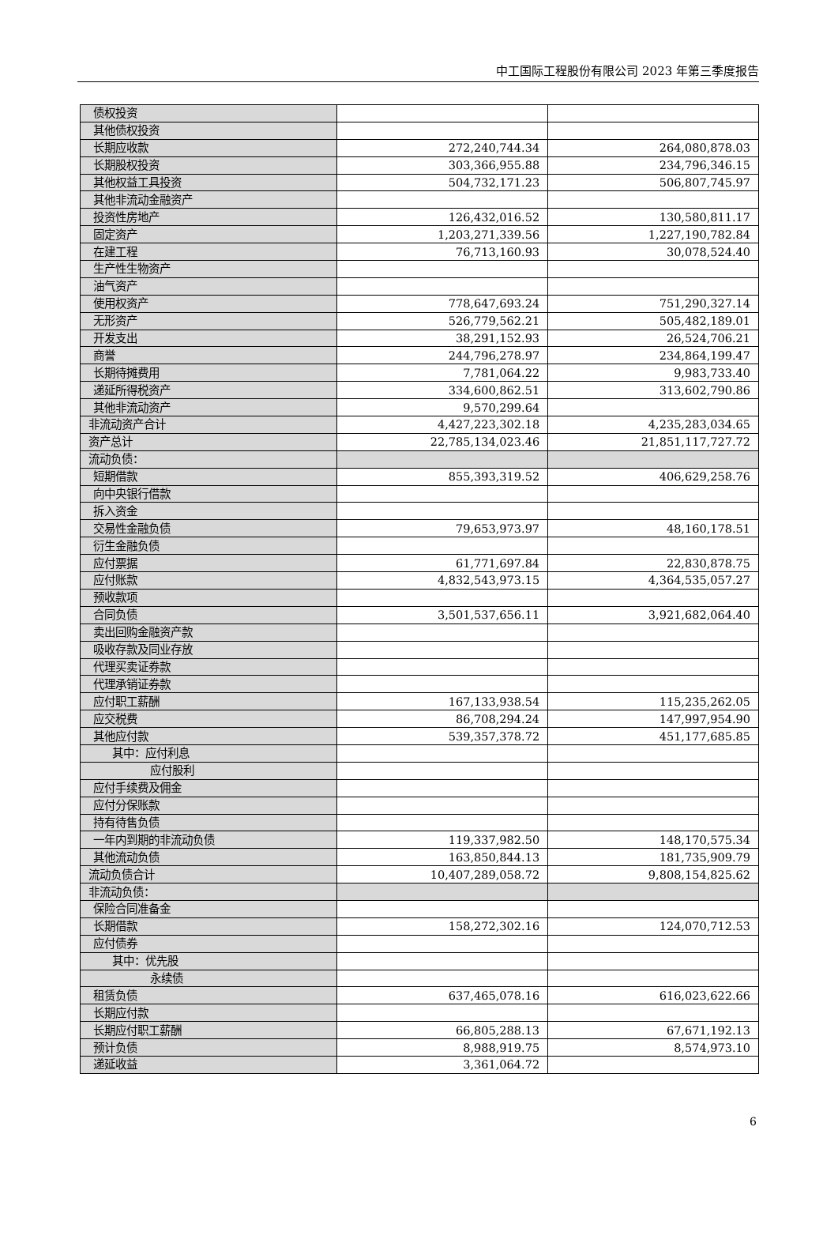中工国际工程股份有限公司 2023 年第三季度报告
| 债权投资 | | |
| 其他债权投资 | | |
| 长期应收款 | 272,240,744.34 | 264,080,878.03 |
| 长期股权投资 | 303,366,955.88 | 234,796,346.15 |
| 其他权益工具投资 | 504,732,171.23 | 506,807,745.97 |
| 其他非流动金融资产 | | |
| 投资性房地产 | 126,432,016.52 | 130,580,811.17 |
| 固定资产 | 1,203,271,339.56 | 1,227,190,782.84 |
| 在建工程 | 76,713,160.93 | 30,078,524.40 |
| 生产性生物资产 | | |
| 油气资产 | | |
| 使用权资产 | 778,647,693.24 | 751,290,327.14 |
| 无形资产 | 526,779,562.21 | 505,482,189.01 |
| 开发支出 | 38,291,152.93 | 26,524,706.21 |
| 商誉 | 244,796,278.97 | 234,864,199.47 |
| 长期待摊费用 | 7,781,064.22 | 9,983,733.40 |
| 递延所得税资产 | 334,600,862.51 | 313,602,790.86 |
| 其他非流动资产 | 9,570,299.64 | |
| 非流动资产合计 | 4,427,223,302.18 | 4,235,283,034.65 |
| 资产总计 | 22,785,134,023.46 | 21,851,117,727.72 |
| 流动负债： | | |
| 短期借款 | 855,393,319.52 | 406,629,258.76 |
| 向中央银行借款 | | |
| 拆入资金 | | |
| 交易性金融负债 | 79,653,973.97 | 48,160,178.51 |
| 衍生金融负债 | | |
| 应付票据 | 61,771,697.84 | 22,830,878.75 |
| 应付账款 | 4,832,543,973.15 | 4,364,535,057.27 |
| 预收款项 | | |
| 合同负债 | 3,501,537,656.11 | 3,921,682,064.40 |
| 卖出回购金融资产款 | | |
| 吸收存款及同业存放 | | |
| 代理买卖证券款 | | |
| 代理承销证券款 | | |
| 应付职工薪酬 | 167,133,938.54 | 115,235,262.05 |
| 应交税费 | 86,708,294.24 | 147,997,954.90 |
| 其他应付款 | 539,357,378.72 | 451,177,685.85 |
| 其中：应付利息 | | |
| 应付股利 | | |
| 应付手续费及佣金 | | |
| 应付分保账款 | | |
| 持有待售负债 | | |
| 一年内到期的非流动负债 | 119,337,982.50 | 148,170,575.34 |
| 其他流动负债 | 163,850,844.13 | 181,735,909.79 |
| 流动负债合计 | 10,407,289,058.72 | 9,808,154,825.62 |
| 非流动负债： | | |
| 保险合同准备金 | | |
| 长期借款 | 158,272,302.16 | 124,070,712.53 |
| 应付债券 | | |
| 其中：优先股 | | |
| 永续债 | | |
| 租赁负债 | 637,465,078.16 | 616,023,622.66 |
| 长期应付款 | | |
| 长期应付职工薪酬 | 66,805,288.13 | 67,671,192.13 |
| 预计负债 | 8,988,919.75 | 8,574,973.10 |
| 递延收益 | 3,361,064.72 | |
6